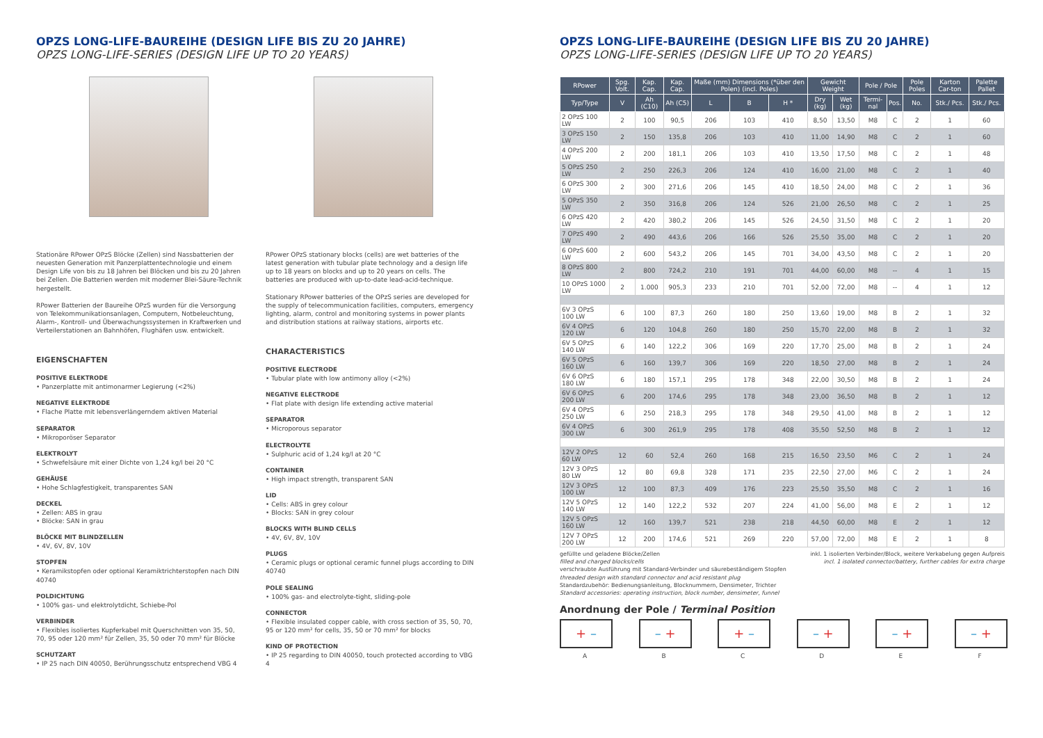OPZS LONG-LIFE-BAUREIHE (DESIGN LIFE BIS ZU 20 JAHRE)
OPZS LONG-LIFE-SERIES (DESIGN LIFE UP TO 20 YEARS)
Stationäre RPower OPzS Blöcke (Zellen) sind Nassbatterien der neuesten Generation mit Panzerplattentechnologie und einem Design Life von bis zu 18 Jahren bei Blöcken und bis zu 20 Jahren bei Zellen. Die Batterien werden mit moderner Blei-Säure-Technik hergestellt.
RPower Batterien der Baureihe OPzS wurden für die Versorgung von Telekommunikationsanlagen, Computern, Notbeleuchtung, Alarm-, Kontroll- und Überwachungssystemen in Kraftwerken und Verteilerstationen an Bahnhöfen, Flughäfen usw. entwickelt.
EIGENSCHAFTEN
POSITIVE ELEKTRODE
• Panzerplatte mit antimonarmer Legierung (<2%)
NEGATIVE ELEKTRODE
• Flache Platte mit lebensverlängerndem aktiven Material
SEPARATOR
• Mikroporöser Separator
ELEKTROLYT
• Schwefelsäure mit einer Dichte von 1,24 kg/l bei 20 °C
GEHÄUSE
• Hohe Schlagfestigkeit, transparentes SAN
DECKEL
• Zellen: ABS in grau
• Blöcke: SAN in grau
BLÖCKE MIT BLINDZELLEN
• 4V, 6V, 8V, 10V
STOPFEN
• Keramikstopfen oder optional Keramiktrichterstopfen nach DIN 40740
POLDICHTUNG
• 100% gas- und elektrolytdicht, Schiebe-Pol
VERBINDER
• Flexibles isoliertes Kupferkabel mit Querschnitten von 35, 50, 70, 95 oder 120 mm² für Zellen, 35, 50 oder 70 mm² für Blöcke
SCHUTZART
• IP 25 nach DIN 40050, Berührungsschutz entsprechend VBG 4
RPower OPzS stationary blocks (cells) are wet batteries of the latest generation with tubular plate technology and a design life up to 18 years on blocks and up to 20 years on cells. The batteries are produced with up-to-date lead-acid-technique.
Stationary RPower batteries of the OPzS series are developed for the supply of telecommunication facilities, computers, emergency lighting, alarm, control and monitoring systems in power plants and distribution stations at railway stations, airports etc.
CHARACTERISTICS
POSITIVE ELECTRODE
• Tubular plate with low antimony alloy (<2%)
NEGATIVE ELECTRODE
• Flat plate with design life extending active material
SEPARATOR
• Microporous separator
ELECTROLYTE
• Sulphuric acid of 1,24 kg/l at 20 °C
CONTAINER
• High impact strength, transparent SAN
LID
• Cells: ABS in grey colour
• Blocks: SAN in grey colour
BLOCKS WITH BLIND CELLS
• 4V, 6V, 8V, 10V
PLUGS
• Ceramic plugs or optional ceramic funnel plugs according to DIN 40740
POLE SEALING
• 100% gas- and electrolyte-tight, sliding-pole
CONNECTOR
• Flexible insulated copper cable, with cross section of 35, 50, 70, 95 or 120 mm² for cells, 35, 50 or 70 mm² for blocks
KIND OF PROTECTION
• IP 25 regarding to DIN 40050, touch protected according to VBG 4
OPZS LONG-LIFE-BAUREIHE (DESIGN LIFE BIS ZU 20 JAHRE)
OPZS LONG-LIFE-SERIES (DESIGN LIFE UP TO 20 YEARS)
| RPower | Spg. Volt. | Kap. Cap. | Kap. Cap. | Maße (mm) Dimensions (*über den Polen) (incl. Poles) | | | Gewicht Weight | | Pole / Pole | | Pole Poles | Karton Car-ton | Palette Pallet |
| --- | --- | --- | --- | --- | --- | --- | --- | --- | --- | --- | --- | --- | --- |
| Typ/Type | V | Ah (C10) | Ah (C5) | L | B | H * | Dry (kg) | Wet (kg) | Termi-nal | Pos. | No. | Stk./ Pcs. | Stk./ Pcs. |
| 2 OPzS 100 LW | 2 | 100 | 90,5 | 206 | 103 | 410 | 8,50 | 13,50 | M8 | C | 2 | 1 | 60 |
| 3 OPzS 150 LW | 2 | 150 | 135,8 | 206 | 103 | 410 | 11,00 | 14,90 | M8 | C | 2 | 1 | 60 |
| 4 OPzS 200 LW | 2 | 200 | 181,1 | 206 | 103 | 410 | 13,50 | 17,50 | M8 | C | 2 | 1 | 48 |
| 5 OPzS 250 LW | 2 | 250 | 226,3 | 206 | 124 | 410 | 16,00 | 21,00 | M8 | C | 2 | 1 | 40 |
| 6 OPzS 300 LW | 2 | 300 | 271,6 | 206 | 145 | 410 | 18,50 | 24,00 | M8 | C | 2 | 1 | 36 |
| 5 OPzS 350 LW | 2 | 350 | 316,8 | 206 | 124 | 526 | 21,00 | 26,50 | M8 | C | 2 | 1 | 25 |
| 6 OPzS 420 LW | 2 | 420 | 380,2 | 206 | 145 | 526 | 24,50 | 31,50 | M8 | C | 2 | 1 | 20 |
| 7 OPzS 490 LW | 2 | 490 | 443,6 | 206 | 166 | 526 | 25,50 | 35,00 | M8 | C | 2 | 1 | 20 |
| 6 OPzS 600 LW | 2 | 600 | 543,2 | 206 | 145 | 701 | 34,00 | 43,50 | M8 | C | 2 | 1 | 20 |
| 8 OPzS 800 LW | 2 | 800 | 724,2 | 210 | 191 | 701 | 44,00 | 60,00 | M8 | -- | 4 | 1 | 15 |
| 10 OPzS 1000 LW | 2 | 1.000 | 905,3 | 233 | 210 | 701 | 52,00 | 72,00 | M8 | -- | 4 | 1 | 12 |
| 6V 3 OPzS 100 LW | 6 | 100 | 87,3 | 260 | 180 | 250 | 13,60 | 19,00 | M8 | B | 2 | 1 | 32 |
| 6V 4 OPzS 120 LW | 6 | 120 | 104,8 | 260 | 180 | 250 | 15,70 | 22,00 | M8 | B | 2 | 1 | 32 |
| 6V 5 OPzS 140 LW | 6 | 140 | 122,2 | 306 | 169 | 220 | 17,70 | 25,00 | M8 | B | 2 | 1 | 24 |
| 6V 5 OPzS 160 LW | 6 | 160 | 139,7 | 306 | 169 | 220 | 18,50 | 27,00 | M8 | B | 2 | 1 | 24 |
| 6V 6 OPzS 180 LW | 6 | 180 | 157,1 | 295 | 178 | 348 | 22,00 | 30,50 | M8 | B | 2 | 1 | 24 |
| 6V 6 OPzS 200 LW | 6 | 200 | 174,6 | 295 | 178 | 348 | 23,00 | 36,50 | M8 | B | 2 | 1 | 12 |
| 6V 4 OPzS 250 LW | 6 | 250 | 218,3 | 295 | 178 | 348 | 29,50 | 41,00 | M8 | B | 2 | 1 | 12 |
| 6V 4 OPzS 300 LW | 6 | 300 | 261,9 | 295 | 178 | 408 | 35,50 | 52,50 | M8 | B | 2 | 1 | 12 |
| 12V 2 OPzS 60 LW | 12 | 60 | 52,4 | 260 | 168 | 215 | 16,50 | 23,50 | M6 | C | 2 | 1 | 24 |
| 12V 3 OPzS 80 LW | 12 | 80 | 69,8 | 328 | 171 | 235 | 22,50 | 27,00 | M6 | C | 2 | 1 | 24 |
| 12V 3 OPzS 100 LW | 12 | 100 | 87,3 | 409 | 176 | 223 | 25,50 | 35,50 | M8 | C | 2 | 1 | 16 |
| 12V 5 OPzS 140 LW | 12 | 140 | 122,2 | 532 | 207 | 224 | 41,00 | 56,00 | M8 | E | 2 | 1 | 12 |
| 12V 5 OPzS 160 LW | 12 | 160 | 139,7 | 521 | 238 | 218 | 44,50 | 60,00 | M8 | E | 2 | 1 | 12 |
| 12V 7 OPzS 200 LW | 12 | 200 | 174,6 | 521 | 269 | 220 | 57,00 | 72,00 | M8 | E | 2 | 1 | 8 |
gefüllte und geladene Blöcke/Zellen
filled and charged blocks/cells
verschraubte Ausführung mit Standard-Verbinder und säurebeständigem Stopfen
threaded design with standard connector and acid resistant plug
Standardzubehör: Bedienungsanleitung, Blocknummern, Densimeter, Trichter
Standard accessories: operating instruction, block number, densimeter, funnel
inkl. 1 isolierten Verbinder/Block, weitere Verkabelung gegen Aufpreis
incl. 1 isolated connector/battery, further cables for extra charge
Anordnung der Pole / Terminal Position
+ –
A
– +
B
+ –
C
– +
D
– +
E
– +
F